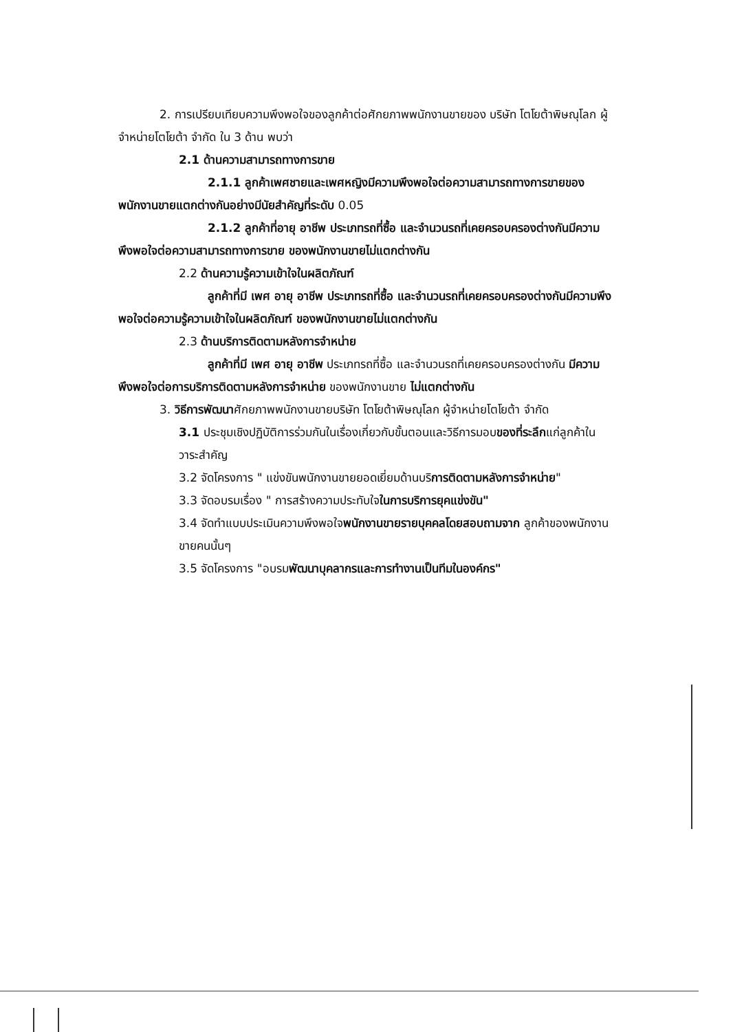2. การเปรียบเทียบความพึงพอใจของลูกค้าต่อศักยภาพพนักงานขายของ บริษัท โตโยต้าพิษณุโลก ผู้จำหน่ายโตโยต้า จำกัด ใน 3 ด้าน พบว่า
2.1 ด้านความสามารถทางการขาย
2.1.1 ลูกค้าเพศชายและเพศหญิงมีความพึงพอใจต่อความสามารถทางการขายของพนักงานขายแตกต่างกันอย่างมีนัยสำคัญที่ระดับ 0.05
2.1.2 ลูกค้าที่อายุ อาชีพ ประเภทรถที่ซื้อ และจำนวนรถที่เคยครอบครองต่างกันมีความพึงพอใจต่อความสามารถทางการขาย ของพนักงานขายไม่แตกต่างกัน
2.2 ด้านความรู้ความเข้าใจในผลิตภัณฑ์
ลูกค้าที่มี เพศ อายุ อาชีพ ประเภทรถที่ซื้อ และจำนวนรถที่เคยครอบครองต่างกันมีความพึงพอใจต่อความรู้ความเข้าใจในผลิตภัณฑ์ ของพนักงานขายไม่แตกต่างกัน
2.3 ด้านบริการติดตามหลังการจำหน่าย
ลูกค้าที่มี เพศ อายุ อาชีพ ประเภทรถที่ซื้อ และจำนวนรถที่เคยครอบครองต่างกัน มีความพึงพอใจต่อการบริการติดตามหลังการจำหน่าย ของพนักงานขาย ไม่แตกต่างกัน
3. วิธีการพัฒนาศักยภาพพนักงานขายบริษัท โตโยต้าพิษณุโลก ผู้จำหน่ายโตโยต้า จำกัด
3.1 ประชุมเชิงปฏิบัติการร่วมกันในเรื่องเกี่ยวกับขั้นตอนและวิธีการมอบของที่ระลึกแก่ลูกค้าในวาระสำคัญ
3.2 จัดโครงการ " แข่งขันพนักงานขายยอดเยี่ยมด้านบริการติดตามหลังการจำหน่าย"
3.3 จัดอบรมเรื่อง " การสร้างความประทับใจในการบริการยุคแข่งขัน"
3.4 จัดทำแบบประเมินความพึงพอใจพนักงานขายรายบุคคลโดยสอบถามจาก ลูกค้าของพนักงานขายคนนั้นๆ
3.5 จัดโครงการ "อบรมพัฒนาบุคลากรและการทำงานเป็นทีมในองค์กร"